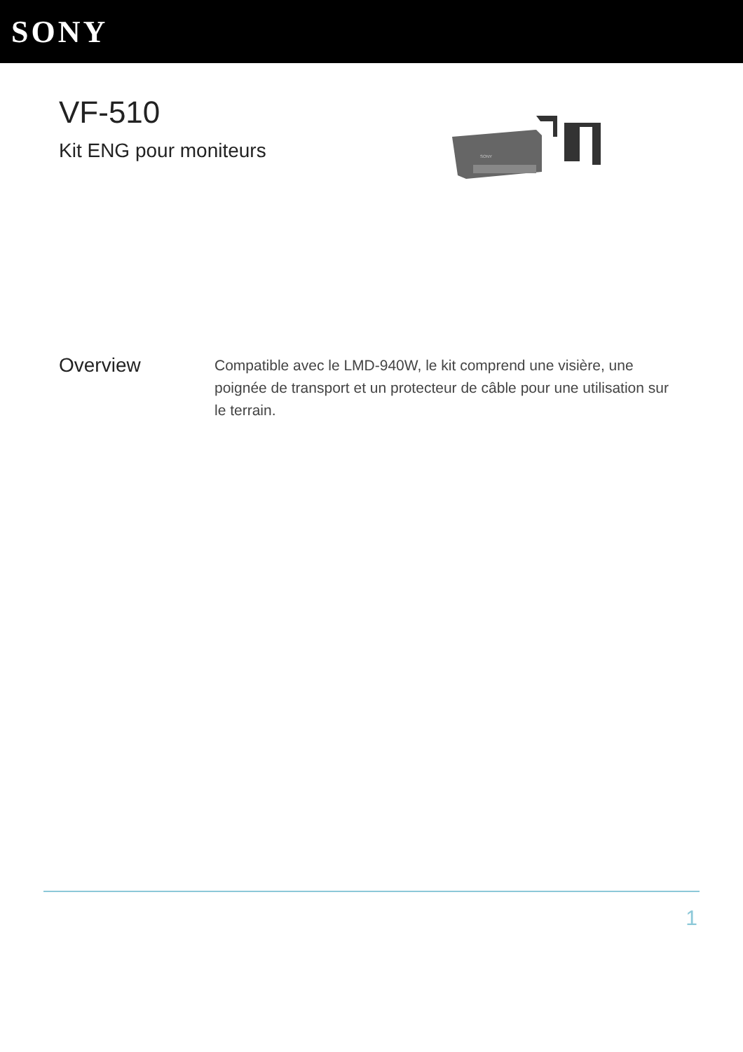SONY
VF-510
Kit ENG pour moniteurs
SONY
Overview
Compatible avec le LMD-940W, le kit comprend une visière, une poignée de transport et un protecteur de câble pour une utilisation sur le terrain.
1